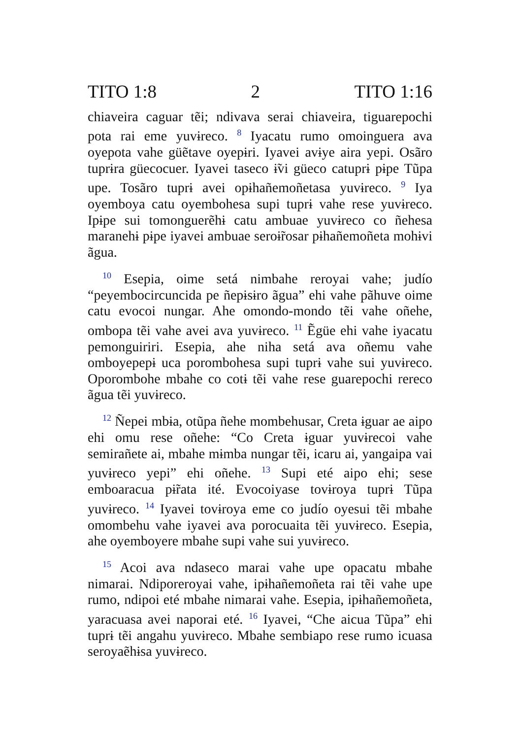TITO 1:8 2 TITO 1:16
chiaveira caguar tẽi; ndivava serai chiaveira, tiguarepochi pota rai eme yuvɨreco. <sup>8</sup> Iyacatu rumo omoinguera ava oyepota vahe güẽtave oyepɨri. Iyavei avɨye aira yepi. Osãro tuprɨra güecocuer. Iyavei taseco ɨ̃vi güeco catuprɨ pɨpe Tũpa upe. Tosãro tuprɨ avei opɨhañemoñetasa yuvɨreco. <sup>9</sup> Iya oyemboya catu oyembohesa supi tuprɨ vahe rese yuvɨreco. Ipɨpe sui tomonguerẽhɨ catu ambuae yuvɨreco co ñehesa maranehɨ pɨpe iyavei ambuae seroɨ̃rosar pɨhañemoñeta mohɨvi ãgua.
<sup>10</sup> Esepia, oime setá nimbahe reroyai vahe; judío “peyembocircuncida pe ñepɨsɨro ãgua” ehi vahe pãhuve oime catu evocoi nungar. Ahe omondo-mondo tẽi vahe oñehe, ombopa tẽi vahe avei ava yuvɨreco. <sup>11</sup> Ẽgüe ehi vahe iyacatu pemonguiriri. Esepia, ahe niha setá ava oñemu vahe omboyepepɨ uca porombohesa supi tuprɨ vahe sui yuvɨreco. Oporombohe mbahe co cotɨ tẽi vahe rese guarepochi rereco ãgua tẽi yuvɨreco.
<sup>12</sup> Ñepei mbɨa, otũpa ñehe mombehusar, Creta ɨguar ae aipo ehi omu rese oñehe: “Co Creta ɨguar yuvɨrecoi vahe semirañete ai, mbahe mɨmba nungar tẽi, icaru ai, yangaipa vai yuvɨreco yepi” ehi oñehe. <sup>13</sup> Supi eté aipo ehi; sese emboaracua pɨ̃rata ité. Evocoiyase tovɨroya tuprɨ Tũpa yuvɨreco. <sup>14</sup> Iyavei tovɨroya eme co judío oyesui tẽi mbahe omombehu vahe iyavei ava porocuaita tẽi yuvɨreco. Esepia, ahe oyemboyere mbahe supi vahe sui yuvɨreco.
<sup>15</sup> Acoi ava ndaseco marai vahe upe opacatu mbahe nimarai. Ndiporeroyai vahe, ipɨhañemoñeta rai tẽi vahe upe rumo, ndipoi eté mbahe nimarai vahe. Esepia, ipɨhañemoñeta, yaracuasa avei naporai eté. <sup>16</sup> Iyavei, “Che aicua Tũpa” ehi tuprɨ tẽi angahu yuvɨreco. Mbahe sembiapo rese rumo icuasa seroyaẽhɨsa yuvɨreco.